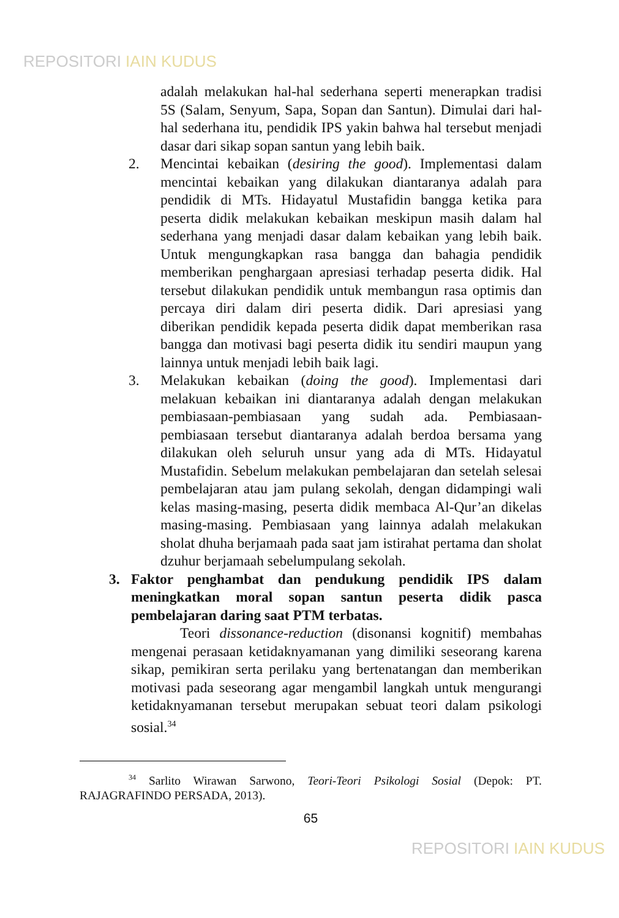REPOSITORI IAIN KUDUS
adalah melakukan hal-hal sederhana seperti menerapkan tradisi 5S (Salam, Senyum, Sapa, Sopan dan Santun). Dimulai dari hal-hal sederhana itu, pendidik IPS yakin bahwa hal tersebut menjadi dasar dari sikap sopan santun yang lebih baik.
2. Mencintai kebaikan (desiring the good). Implementasi dalam mencintai kebaikan yang dilakukan diantaranya adalah para pendidik di MTs. Hidayatul Mustafidin bangga ketika para peserta didik melakukan kebaikan meskipun masih dalam hal sederhana yang menjadi dasar dalam kebaikan yang lebih baik. Untuk mengungkapkan rasa bangga dan bahagia pendidik memberikan penghargaan apresiasi terhadap peserta didik. Hal tersebut dilakukan pendidik untuk membangun rasa optimis dan percaya diri dalam diri peserta didik. Dari apresiasi yang diberikan pendidik kepada peserta didik dapat memberikan rasa bangga dan motivasi bagi peserta didik itu sendiri maupun yang lainnya untuk menjadi lebih baik lagi.
3. Melakukan kebaikan (doing the good). Implementasi dari melakuan kebaikan ini diantaranya adalah dengan melakukan pembiasaan-pembiasaan yang sudah ada. Pembiasaan-pembiasaan tersebut diantaranya adalah berdoa bersama yang dilakukan oleh seluruh unsur yang ada di MTs. Hidayatul Mustafidin. Sebelum melakukan pembelajaran dan setelah selesai pembelajaran atau jam pulang sekolah, dengan didampingi wali kelas masing-masing, peserta didik membaca Al-Qur’an dikelas masing-masing. Pembiasaan yang lainnya adalah melakukan sholat dhuha berjamaah pada saat jam istirahat pertama dan sholat dzuhur berjamaah sebelumpulang sekolah.
3. Faktor penghambat dan pendukung pendidik IPS dalam meningkatkan moral sopan santun peserta didik pasca pembelajaran daring saat PTM terbatas.
Teori dissonance-reduction (disonansi kognitif) membahas mengenai perasaan ketidaknyamanan yang dimiliki seseorang karena sikap, pemikiran serta perilaku yang bertenatangan dan memberikan motivasi pada seseorang agar mengambil langkah untuk mengurangi ketidaknyamanan tersebut merupakan sebuat teori dalam psikologi sosial.<sup>34</sup>
<sup>34</sup> Sarlito Wirawan Sarwono, Teori-Teori Psikologi Sosial (Depok: PT. RAJAGRAFINDO PERSADA, 2013).
65
REPOSITORI IAIN KUDUS